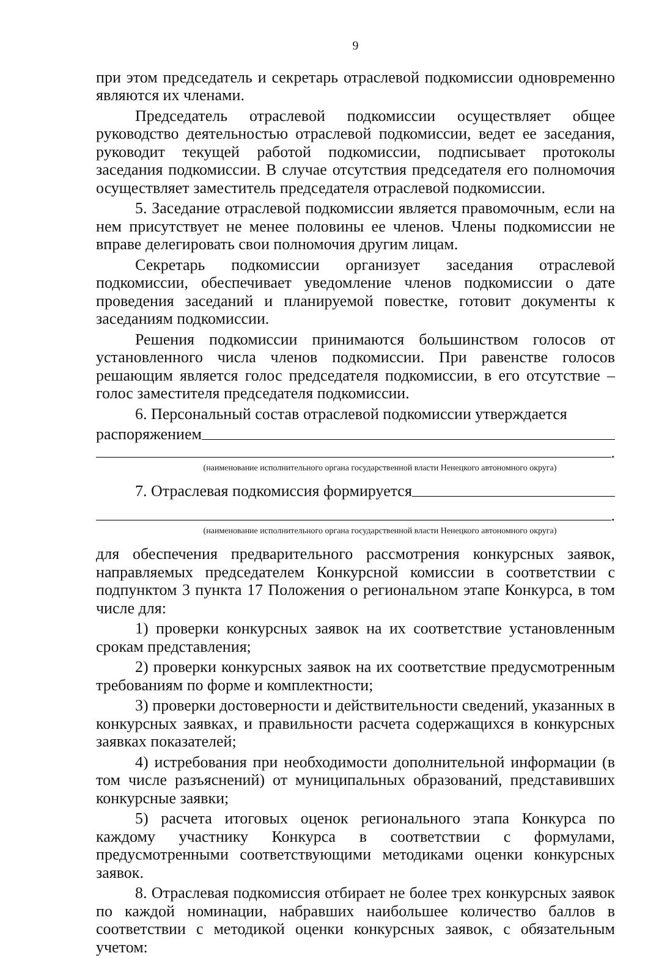9
при этом председатель и секретарь отраслевой подкомиссии одновременно являются их членами.
Председатель отраслевой подкомиссии осуществляет общее руководство деятельностью отраслевой подкомиссии, ведет ее заседания, руководит текущей работой подкомиссии, подписывает протоколы заседания подкомиссии. В случае отсутствия председателя его полномочия осуществляет заместитель председателя отраслевой подкомиссии.
5. Заседание отраслевой подкомиссии является правомочным, если на нем присутствует не менее половины ее членов. Члены подкомиссии не вправе делегировать свои полномочия другим лицам.
Секретарь подкомиссии организует заседания отраслевой подкомиссии, обеспечивает уведомление членов подкомиссии о дате проведения заседаний и планируемой повестке, готовит документы к заседаниям подкомиссии.
Решения подкомиссии принимаются большинством голосов от установленного числа членов подкомиссии. При равенстве голосов решающим является голос председателя подкомиссии, в его отсутствие – голос заместителя председателя подкомиссии.
6. Персональный состав отраслевой подкомиссии утверждается
распоряжением
.
(наименование исполнительного органа государственной власти Ненецкого автономного округа)
7. Отраслевая подкомиссия формируется
.
(наименование исполнительного органа государственной власти Ненецкого автономного округа)
для обеспечения предварительного рассмотрения конкурсных заявок, направляемых председателем Конкурсной комиссии в соответствии с подпунктом 3 пункта 17 Положения о региональном этапе Конкурса, в том числе для:
1) проверки конкурсных заявок на их соответствие установленным срокам представления;
2) проверки конкурсных заявок на их соответствие предусмотренным требованиям по форме и комплектности;
3) проверки достоверности и действительности сведений, указанных в конкурсных заявках, и правильности расчета содержащихся в конкурсных заявках показателей;
4) истребования при необходимости дополнительной информации (в том числе разъяснений) от муниципальных образований, представивших конкурсные заявки;
5) расчета итоговых оценок регионального этапа Конкурса по каждому участнику Конкурса в соответствии с формулами, предусмотренными соответствующими методиками оценки конкурсных заявок.
8. Отраслевая подкомиссия отбирает не более трех конкурсных заявок по каждой номинации, набравших наибольшее количество баллов в соответствии с методикой оценки конкурсных заявок, с обязательным учетом: